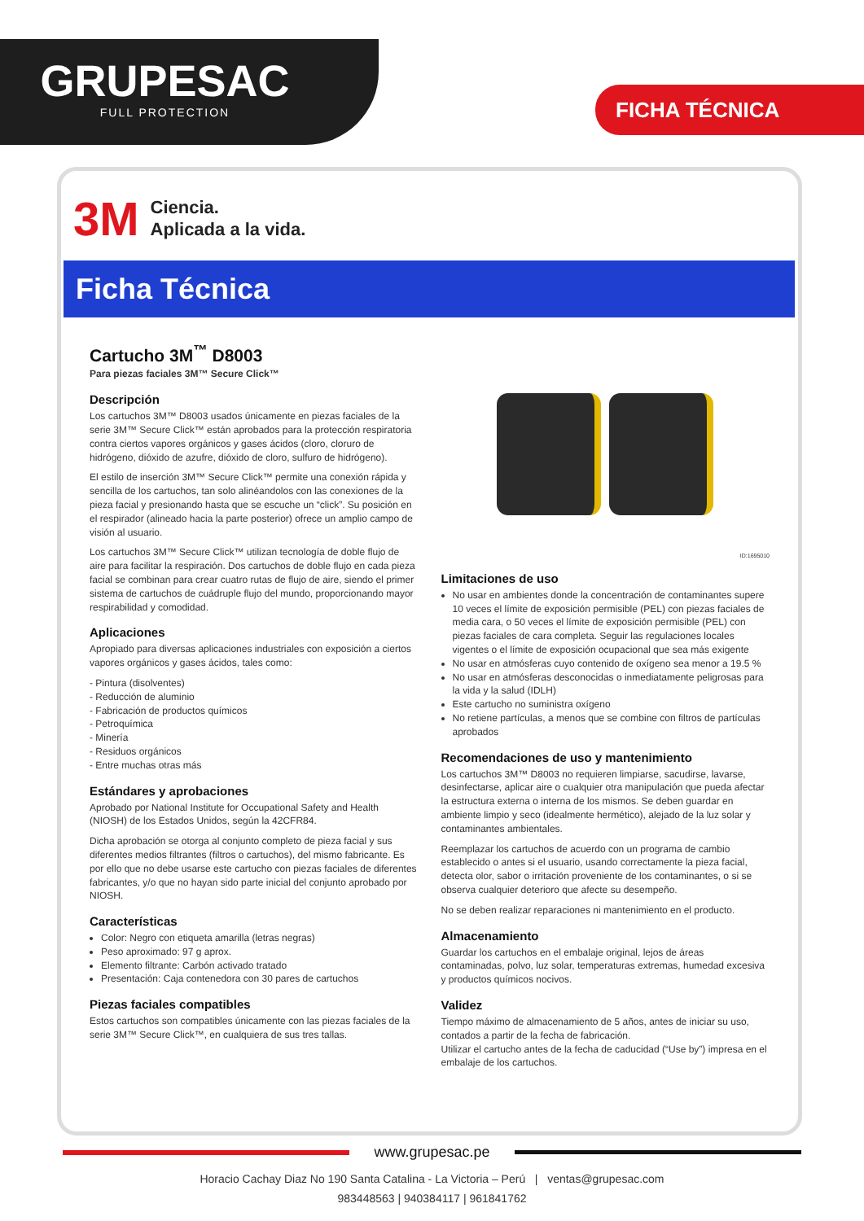GRUPESAC
FULL PROTECTION
FICHA TÉCNICA
3M Ciencia.
Aplicada a la vida.
Ficha Técnica
Cartucho 3M<sup>™</sup> D8003
Para piezas faciales 3M™ Secure Click™
Descripción
Los cartuchos 3M™ D8003 usados únicamente en piezas faciales de la serie 3M™ Secure Click™ están aprobados para la protección respiratoria contra ciertos vapores orgánicos y gases ácidos (cloro, cloruro de hidrógeno, dióxido de azufre, dióxido de cloro, sulfuro de hidrógeno).
El estilo de inserción 3M™ Secure Click™ permite una conexión rápida y sencilla de los cartuchos, tan solo alinéandolos con las conexiones de la pieza facial y presionando hasta que se escuche un “click”. Su posición en el respirador (alineado hacia la parte posterior) ofrece un amplio campo de visión al usuario.
Los cartuchos 3M™ Secure Click™ utilizan tecnología de doble flujo de aire para facilitar la respiración. Dos cartuchos de doble flujo en cada pieza facial se combinan para crear cuatro rutas de flujo de aire, siendo el primer sistema de cartuchos de cuádruple flujo del mundo, proporcionando mayor respirabilidad y comodidad.
Aplicaciones
Apropiado para diversas aplicaciones industriales con exposición a ciertos vapores orgánicos y gases ácidos, tales como:
- Pintura (disolventes)
- Reducción de aluminio
- Fabricación de productos químicos
- Petroquímica
- Minería
- Residuos orgánicos
- Entre muchas otras más
Estándares y aprobaciones
Aprobado por National Institute for Occupational Safety and Health (NIOSH) de los Estados Unidos, según la 42CFR84.
Dicha aprobación se otorga al conjunto completo de pieza facial y sus diferentes medios filtrantes (filtros o cartuchos), del mismo fabricante. Es por ello que no debe usarse este cartucho con piezas faciales de diferentes fabricantes, y/o que no hayan sido parte inicial del conjunto aprobado por NIOSH.
Características
Color: Negro con etiqueta amarilla (letras negras)
Peso aproximado: 97 g aprox.
Elemento filtrante: Carbón activado tratado
Presentación: Caja contenedora con 30 pares de cartuchos
Piezas faciales compatibles
Estos cartuchos son compatibles únicamente con las piezas faciales de la serie 3M™ Secure Click™, en cualquiera de sus tres tallas.
ID:1695010
Limitaciones de uso
No usar en ambientes donde la concentración de contaminantes supere 10 veces el límite de exposición permisible (PEL) con piezas faciales de media cara, o 50 veces el límite de exposición permisible (PEL) con piezas faciales de cara completa. Seguir las regulaciones locales vigentes o el límite de exposición ocupacional que sea más exigente
No usar en atmósferas cuyo contenido de oxígeno sea menor a 19.5 %
No usar en atmósferas desconocidas o inmediatamente peligrosas para la vida y la salud (IDLH)
Este cartucho no suministra oxígeno
No retiene partículas, a menos que se combine con filtros de partículas aprobados
Recomendaciones de uso y mantenimiento
Los cartuchos 3M™ D8003 no requieren limpiarse, sacudirse, lavarse, desinfectarse, aplicar aire o cualquier otra manipulación que pueda afectar la estructura externa o interna de los mismos. Se deben guardar en ambiente limpio y seco (idealmente hermético), alejado de la luz solar y contaminantes ambientales.
Reemplazar los cartuchos de acuerdo con un programa de cambio establecido o antes si el usuario, usando correctamente la pieza facial, detecta olor, sabor o irritación proveniente de los contaminantes, o si se observa cualquier deterioro que afecte su desempeño.
No se deben realizar reparaciones ni mantenimiento en el producto.
Almacenamiento
Guardar los cartuchos en el embalaje original, lejos de áreas contaminadas, polvo, luz solar, temperaturas extremas, humedad excesiva y productos químicos nocivos.
Validez
Tiempo máximo de almacenamiento de 5 años, antes de iniciar su uso, contados a partir de la fecha de fabricación.
Utilizar el cartucho antes de la fecha de caducidad (“Use by”) impresa en el embalaje de los cartuchos.
www.grupesac.pe
Horacio Cachay Diaz No 190 Santa Catalina - La Victoria – Perú | ventas@grupesac.com
983448563 | 940384117 | 961841762